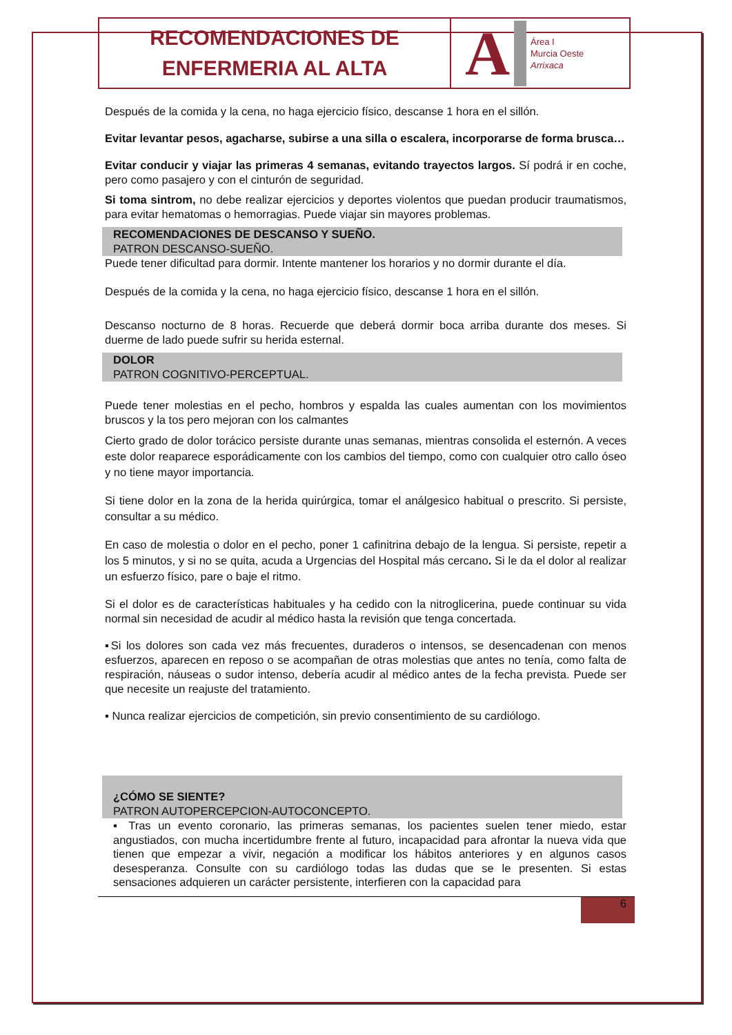RECOMENDACIONES DE
ENFERMERIA AL ALTA
A Área I
Murcia Oeste
Arrixaca
Después de la comida y la cena, no haga ejercicio físico, descanse 1 hora en el sillón.
Evitar levantar pesos, agacharse, subirse a una silla o escalera, incorporarse de forma brusca…
Evitar conducir y viajar las primeras 4 semanas, evitando trayectos largos. Sí podrá ir en coche, pero como pasajero y con el cinturón de seguridad.
Si toma sintrom, no debe realizar ejercicios y deportes violentos que puedan producir traumatismos, para evitar hematomas o hemorragias. Puede viajar sin mayores problemas.
RECOMENDACIONES DE DESCANSO Y SUEÑO.
PATRON DESCANSO-SUEÑO.
Puede tener dificultad para dormir. Intente mantener los horarios y no dormir durante el día.
Después de la comida y la cena, no haga ejercicio físico, descanse 1 hora en el sillón.
Descanso nocturno de 8 horas. Recuerde que deberá dormir boca arriba durante dos meses. Si duerme de lado puede sufrir su herida esternal.
DOLOR
PATRON COGNITIVO-PERCEPTUAL.
Puede tener molestias en el pecho, hombros y espalda las cuales aumentan con los movimientos bruscos y la tos pero mejoran con los calmantes
Cierto grado de dolor torácico persiste durante unas semanas, mientras consolida el esternón. A veces este dolor reaparece esporádicamente con los cambios del tiempo, como con cualquier otro callo óseo y no tiene mayor importancia.
Si tiene dolor en la zona de la herida quirúrgica, tomar el análgesico habitual o prescrito. Si persiste, consultar a su médico.
En caso de molestia o dolor en el pecho, poner 1 cafinitrina debajo de la lengua. Si persiste, repetir a los 5 minutos, y si no se quita, acuda a Urgencias del Hospital más cercano. Si le da el dolor al realizar un esfuerzo físico, pare o baje el ritmo.
Si el dolor es de características habituales y ha cedido con la nitroglicerina, puede continuar su vida normal sin necesidad de acudir al médico hasta la revisión que tenga concertada.
▪Si los dolores son cada vez más frecuentes, duraderos o intensos, se desencadenan con menos esfuerzos, aparecen en reposo o se acompañan de otras molestias que antes no tenía, como falta de respiración, náuseas o sudor intenso, debería acudir al médico antes de la fecha prevista. Puede ser que necesite un reajuste del tratamiento.
▪ Nunca realizar ejercicios de competición, sin previo consentimiento de su cardiólogo.
¿CÓMO SE SIENTE?
PATRON AUTOPERCEPCION-AUTOCONCEPTO.
▪ Tras un evento coronario, las primeras semanas, los pacientes suelen tener miedo, estar angustiados, con mucha incertidumbre frente al futuro, incapacidad para afrontar la nueva vida que tienen que empezar a vivir, negación a modificar los hábitos anteriores y en algunos casos desesperanza. Consulte con su cardiólogo todas las dudas que se le presenten. Si estas sensaciones adquieren un carácter persistente, interfieren con la capacidad para
6